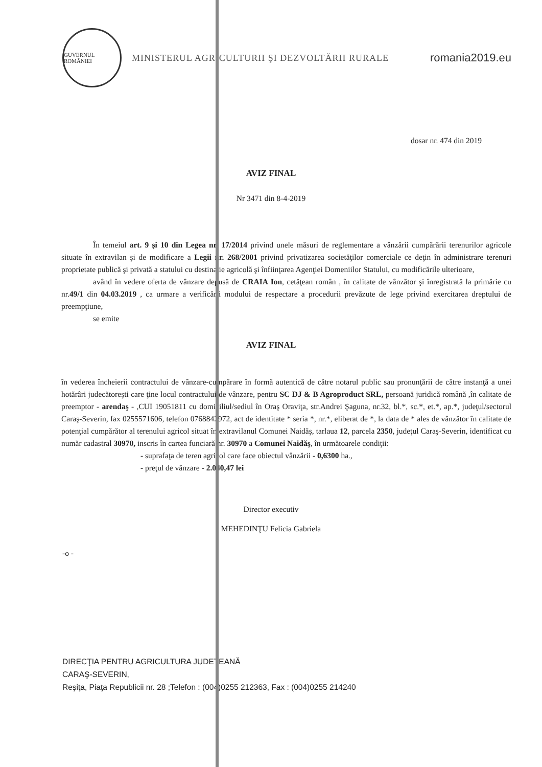GUVERNUL ROMÂNIEI
MINISTERUL AGRICULTURII ŞI DEZVOLTĂRII RURALE
romania2019.eu
dosar nr. 474 din 2019
AVIZ FINAL
Nr 3471 din 8-4-2019
În temeiul art. 9 şi 10 din Legea nr. 17/2014 privind unele măsuri de reglementare a vânzării cumpărării terenurilor agricole situate în extravilan şi de modificare a Legii nr. 268/2001 privind privatizarea societăţilor comerciale ce deţin în administrare terenuri proprietate publică şi privată a statului cu destinaţie agricolă şi înfiinţarea Agenţiei Domeniilor Statului, cu modificările ulterioare,
având în vedere oferta de vânzare depusă de CRAIA Ion, cetăţean român , în calitate de vânzător şi înregistrată la primărie cu nr.49/1 din 04.03.2019 , ca urmare a verificării modului de respectare a procedurii prevăzute de lege privind exercitarea dreptului de preempţiune,
se emite
AVIZ FINAL
în vederea încheierii contractului de vânzare-cumpărare în formă autentică de către notarul public sau pronunţării de către instanţă a unei hotărâri judecătoreşti care ţine locul contractului de vânzare, pentru SC DJ & B Agroproduct SRL, persoană juridică română ,în calitate de preemptor - arendaş - ,CUI 19051811 cu domiciliul/sediul în Oraş Oraviţa, str.Andrei Şaguna, nr.32, bl.*, sc.*, et.*, ap.*, judeţul/sectorul Caraş-Severin, fax 0255571606, telefon 0768842972, act de identitate * seria *, nr.*, eliberat de *, la data de * ales de vânzător în calitate de potenţial cumpărător al terenului agricol situat în extravilanul Comunei Naidăş, tarlaua 12, parcela 2350, judeţul Caraş-Severin, identificat cu număr cadastral 30970, inscris în cartea funciară nr. 30970 a Comunei Naidăş, în următoarele condiţii:
- suprafaţa de teren agricol care face obiectul vânzării - 0,6300 ha.,
- preţul de vânzare - 2.040,47 lei
Director executiv
MEHEDINŢU Felicia Gabriela
-o -
DIRECŢIA PENTRU AGRICULTURA JUDEŢEANĂ
CARAŞ-SEVERIN,
Reşiţa, Piaţa Republicii nr. 28 ;Telefon : (004)0255 212363, Fax : (004)0255 214240